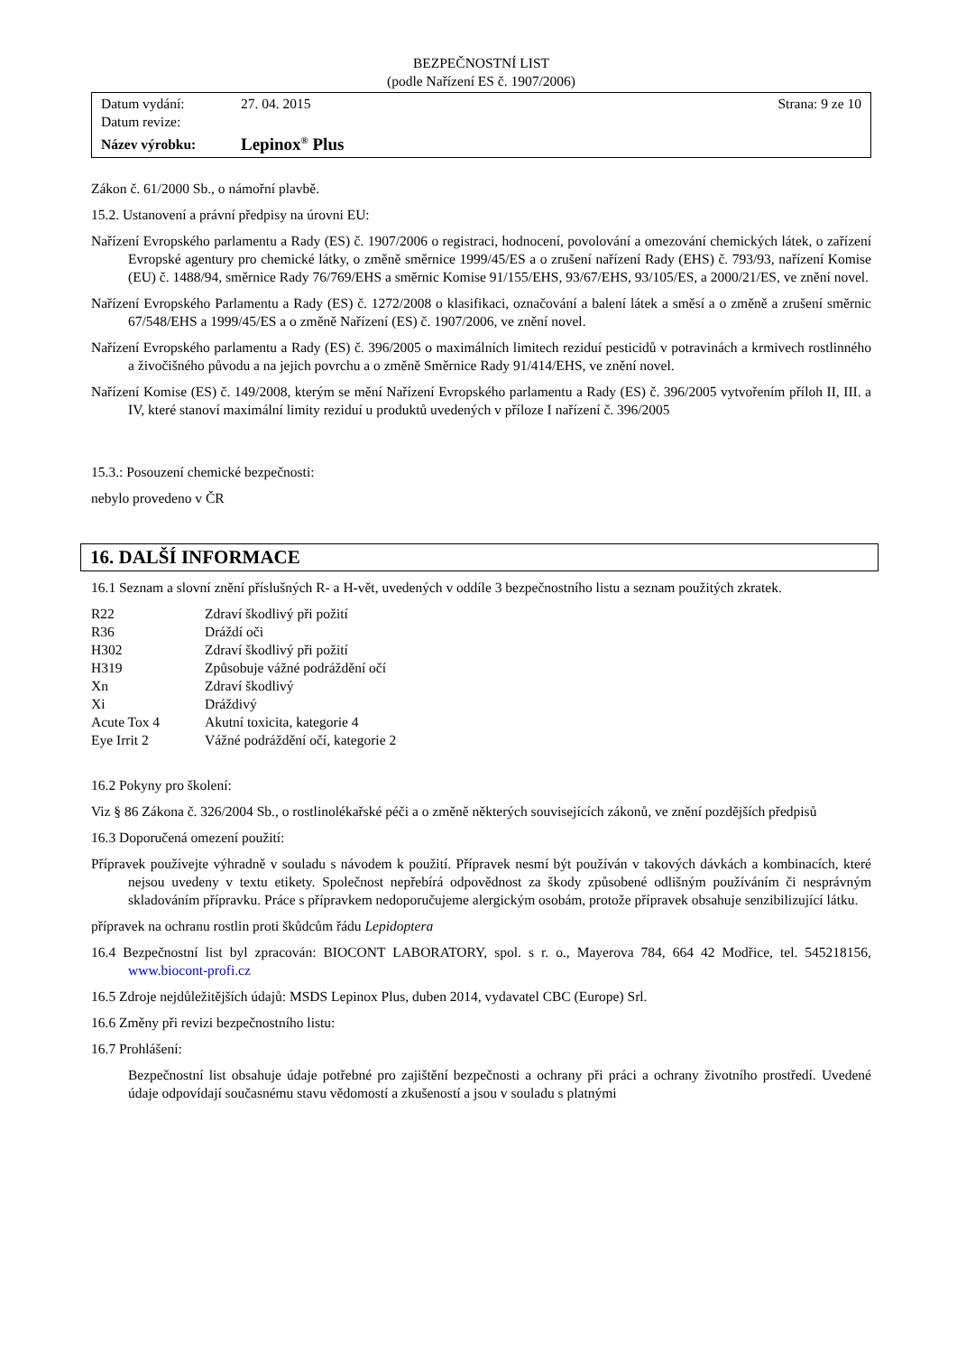BEZPEČNOSTNÍ LIST
(podle Nařízení ES č. 1907/2006)
| Datum vydání: | 27. 04. 2015 | Strana: 9 ze 10 |
| Datum revize: | | |
| Název výrobku: | Lepinox<sup>®</sup> Plus | |
Zákon č. 61/2000 Sb., o námořní plavbě.
15.2. Ustanovení a právní předpisy na úrovni EU:
Nařízení Evropského parlamentu a Rady (ES) č. 1907/2006 o registraci, hodnocení, povolování a omezování chemických látek, o zařízení Evropské agentury pro chemické látky, o změně směrnice 1999/45/ES a o zrušení nařízení Rady (EHS) č. 793/93, nařízení Komise (EU) č. 1488/94, směrnice Rady 76/769/EHS a směrnic Komise 91/155/EHS, 93/67/EHS, 93/105/ES, a 2000/21/ES, ve znění novel.
Nařízení Evropského Parlamentu a Rady (ES) č. 1272/2008 o klasifikaci, označování a balení látek a směsí a o změně a zrušení směrnic 67/548/EHS a 1999/45/ES a o změně Nařízení (ES) č. 1907/2006, ve znění novel.
Nařízení Evropského parlamentu a Rady (ES) č. 396/2005 o maximálních limitech reziduí pesticidů v potravinách a krmivech rostlinného a živočišného původu a na jejich povrchu a o změně Směrnice Rady 91/414/EHS, ve znění novel.
Nařízení Komise (ES) č. 149/2008, kterým se mění Nařízení Evropského parlamentu a Rady (ES) č. 396/2005 vytvořením příloh II, III. a IV, které stanoví maximální limity reziduí u produktů uvedených v příloze I nařízení č. 396/2005
15.3.: Posouzení chemické bezpečnosti:
nebylo provedeno v ČR
16. DALŠÍ INFORMACE
16.1 Seznam a slovní znění příslušných R- a H-vět, uvedených v oddíle 3 bezpečnostního listu a seznam použitých zkratek.
| R22 | Zdraví škodlivý při požití |
| R36 | Dráždí oči |
| H302 | Zdraví škodlivý při požití |
| H319 | Způsobuje vážné podráždění očí |
| Xn | Zdraví škodlivý |
| Xi | Dráždivý |
| Acute Tox 4 | Akutní toxicita, kategorie 4 |
| Eye Irrit 2 | Vážné podráždění očí, kategorie 2 |
16.2 Pokyny pro školení:
Viz § 86 Zákona č. 326/2004 Sb., o rostlinolékařské péči a o změně některých souvisejících zákonů, ve znění pozdějších předpisů
16.3 Doporučená omezení použití:
Přípravek používejte výhradně v souladu s návodem k použití. Přípravek nesmí být používán v takových dávkách a kombinacích, které nejsou uvedeny v textu etikety. Společnost nepřebírá odpovědnost za škody způsobené odlišným používáním či nesprávným skladováním přípravku. Práce s přípravkem nedoporučujeme alergickým osobám, protože přípravek obsahuje senzibilizující látku.
přípravek na ochranu rostlin proti škůdcům řádu Lepidoptera
16.4 Bezpečnostní list byl zpracován: BIOCONT LABORATORY, spol. s r. o., Mayerova 784, 664 42 Modřice, tel. 545218156, www.biocont-profi.cz
16.5 Zdroje nejdůležitějších údajů: MSDS Lepinox Plus, duben 2014, vydavatel CBC (Europe) Srl.
16.6 Změny při revizi bezpečnostního listu:
16.7 Prohlášení:
Bezpečnostní list obsahuje údaje potřebné pro zajištění bezpečnosti a ochrany při práci a ochrany životního prostředí. Uvedené údaje odpovídají současnému stavu vědomostí a zkušeností a jsou v souladu s platnými